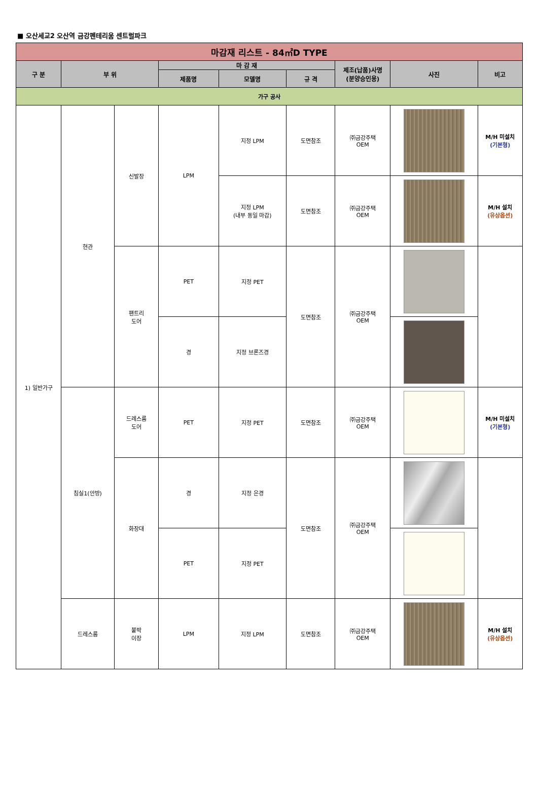■ 오산세교2 오산역 금강펜테리움 센트럴파크
| 마감재 리스트 - 84㎡D TYPE | | | | | | | | |
| --- | --- | --- | --- | --- | --- | --- | --- | --- |
| 구 분 | 부 위 | | 마 감 재 | | | 제조(납품)사명 (분양승인용) | 사진 | 비고 |
| | | | 제품명 | 모델명 | 규 격 | | | |
| 가구 공사 | | | | | | | | |
| 1) 일반가구 | 현관 | 신발장 | LPM | 지정 LPM | 도면참조 | ㈜금강주택 OEM | | M/H 미설치 (기본형) |
| | | | | 지정 LPM (내부 동일 마감) | 도면참조 | ㈜금강주택 OEM | | M/H 설치 (유상옵션) |
| | | 팬트리 도어 | PET | 지정 PET | 도면참조 | ㈜금강주택 OEM | | |
| | | | 경 | 지정 브론즈경 | | | | |
| | 침실1(안방) | 드레스룸 도어 | PET | 지정 PET | 도면참조 | ㈜금강주택 OEM | | M/H 미설치 (기본형) |
| | | 화장대 | 경 | 지정 은경 | 도면참조 | ㈜금강주택 OEM | | |
| | | | PET | 지정 PET | | | | |
| | 드레스룸 | 붙박 이장 | LPM | 지정 LPM | 도면참조 | ㈜금강주택 OEM | | M/H 설치 (유상옵션) |